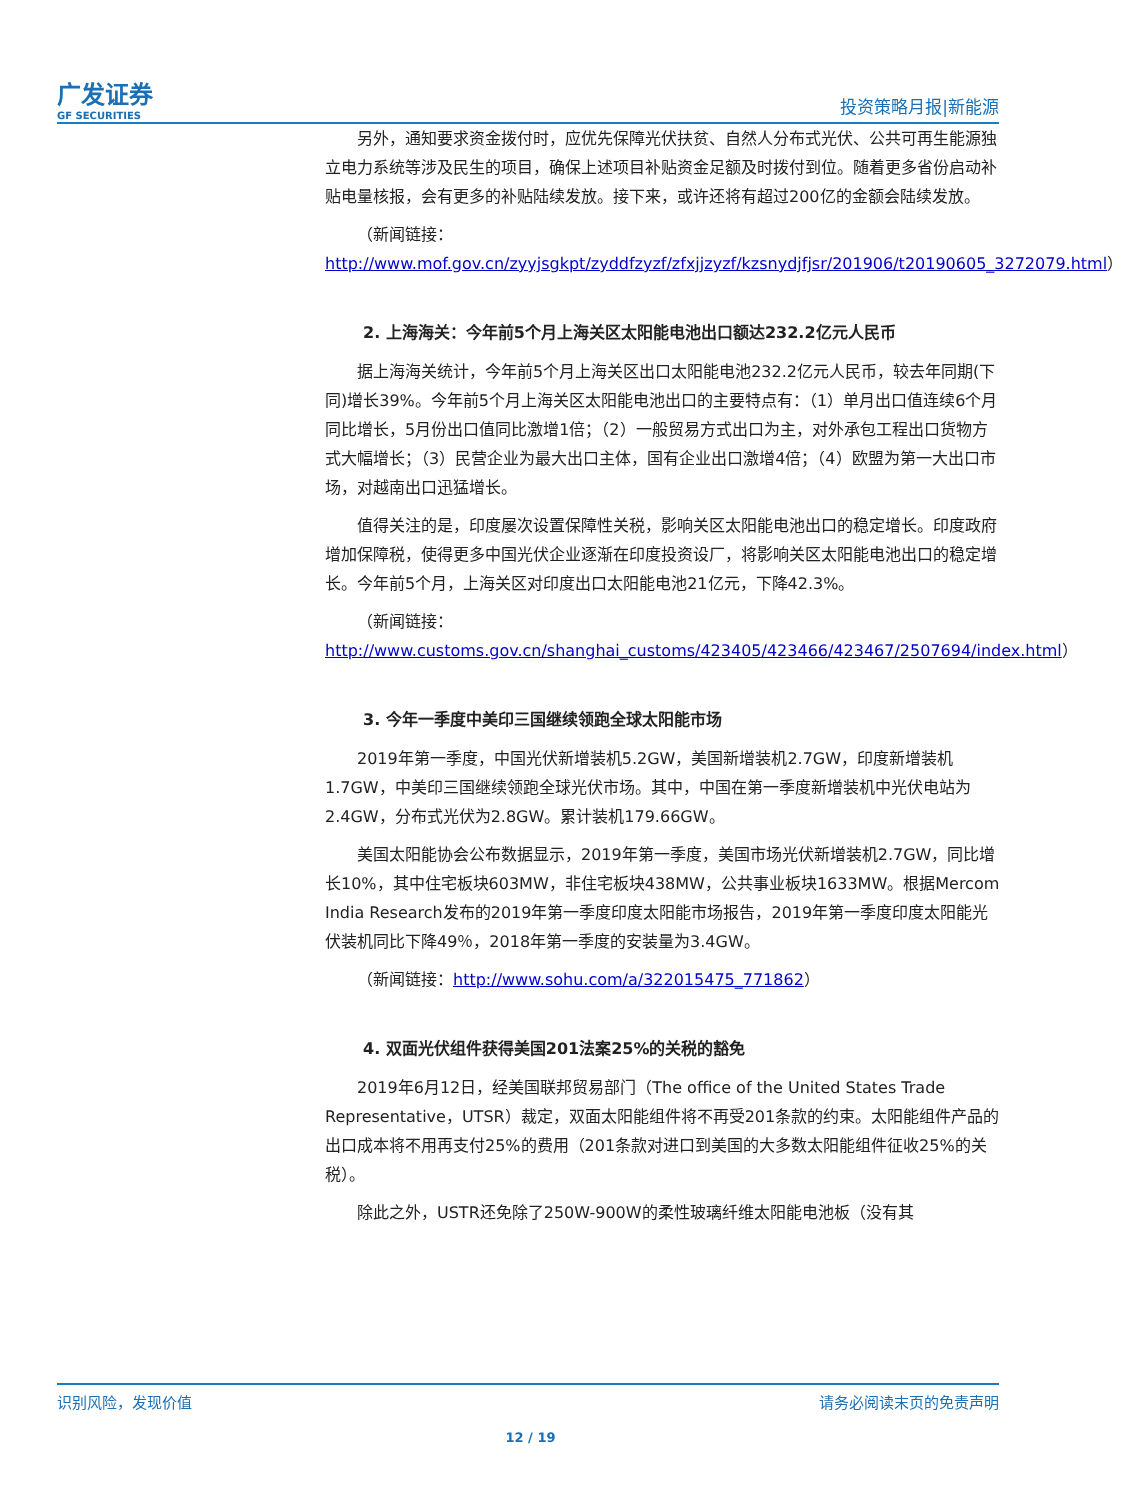广发证券
GF SECURITIES
投资策略月报|新能源
另外，通知要求资金拨付时，应优先保障光伏扶贫、自然人分布式光伏、公共可再生能源独立电力系统等涉及民生的项目，确保上述项目补贴资金足额及时拨付到位。随着更多省份启动补贴电量核报，会有更多的补贴陆续发放。接下来，或许还将有超过200亿的金额会陆续发放。
（新闻链接：
http://www.mof.gov.cn/zyyjsgkpt/zyddfzyzf/zfxjjzyzf/kzsnydjfjsr/201906/t20190605_3272079.html）
2. 上海海关：今年前5个月上海关区太阳能电池出口额达232.2亿元人民币
据上海海关统计，今年前5个月上海关区出口太阳能电池232.2亿元人民币，较去年同期(下同)增长39%。今年前5个月上海关区太阳能电池出口的主要特点有：（1）单月出口值连续6个月同比增长，5月份出口值同比激增1倍；（2）一般贸易方式出口为主，对外承包工程出口货物方式大幅增长；（3）民营企业为最大出口主体，国有企业出口激增4倍；（4）欧盟为第一大出口市场，对越南出口迅猛增长。
值得关注的是，印度屡次设置保障性关税，影响关区太阳能电池出口的稳定增长。印度政府增加保障税，使得更多中国光伏企业逐渐在印度投资设厂，将影响关区太阳能电池出口的稳定增长。今年前5个月，上海关区对印度出口太阳能电池21亿元，下降42.3%。
（新闻链接：
http://www.customs.gov.cn/shanghai_customs/423405/423466/423467/2507694/index.html）
3. 今年一季度中美印三国继续领跑全球太阳能市场
2019年第一季度，中国光伏新增装机5.2GW，美国新增装机2.7GW，印度新增装机1.7GW，中美印三国继续领跑全球光伏市场。其中，中国在第一季度新增装机中光伏电站为2.4GW，分布式光伏为2.8GW。累计装机179.66GW。
美国太阳能协会公布数据显示，2019年第一季度，美国市场光伏新增装机2.7GW，同比增长10%，其中住宅板块603MW，非住宅板块438MW，公共事业板块1633MW。根据Mercom India Research发布的2019年第一季度印度太阳能市场报告，2019年第一季度印度太阳能光伏装机同比下降49％，2018年第一季度的安装量为3.4GW。
（新闻链接：http://www.sohu.com/a/322015475_771862）
4. 双面光伏组件获得美国201法案25%的关税的豁免
2019年6月12日，经美国联邦贸易部门（The office of the United States Trade Representative，UTSR）裁定，双面太阳能组件将不再受201条款的约束。太阳能组件产品的出口成本将不用再支付25%的费用（201条款对进口到美国的大多数太阳能组件征收25%的关税）。
除此之外，USTR还免除了250W-900W的柔性玻璃纤维太阳能电池板（没有其
识别风险，发现价值 请务必阅读末页的免责声明
12 / 19